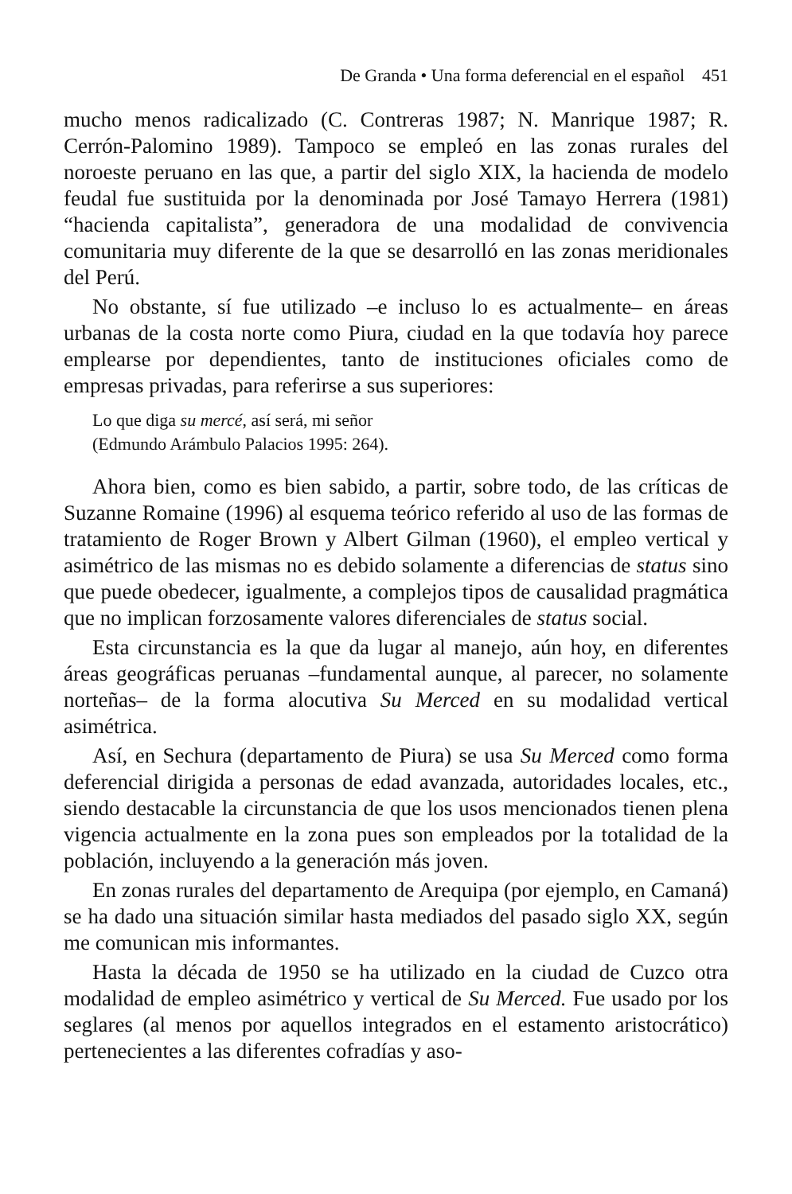De Granda • Una forma deferencial en el español 451
mucho menos radicalizado (C. Contreras 1987; N. Manrique 1987; R. Cerrón-Palomino 1989). Tampoco se empleó en las zonas rurales del noroeste peruano en las que, a partir del siglo XIX, la hacienda de modelo feudal fue sustituida por la denominada por José Tamayo Herrera (1981) “hacienda capitalista”, generadora de una modalidad de convivencia comunitaria muy diferente de la que se desarrolló en las zonas meridionales del Perú.
No obstante, sí fue utilizado –e incluso lo es actualmente– en áreas urbanas de la costa norte como Piura, ciudad en la que todavía hoy parece emplearse por dependientes, tanto de instituciones oficiales como de empresas privadas, para referirse a sus superiores:
Lo que diga su mercé, así será, mi señor
(Edmundo Arámbulo Palacios 1995: 264).
Ahora bien, como es bien sabido, a partir, sobre todo, de las críticas de Suzanne Romaine (1996) al esquema teórico referido al uso de las formas de tratamiento de Roger Brown y Albert Gilman (1960), el empleo vertical y asimétrico de las mismas no es debido solamente a diferencias de status sino que puede obedecer, igualmente, a complejos tipos de causalidad pragmática que no implican forzosamente valores diferenciales de status social.
Esta circunstancia es la que da lugar al manejo, aún hoy, en diferentes áreas geográficas peruanas –fundamental aunque, al parecer, no solamente norteñas– de la forma alocutiva Su Merced en su modalidad vertical asimétrica.
Así, en Sechura (departamento de Piura) se usa Su Merced como forma deferencial dirigida a personas de edad avanzada, autoridades locales, etc., siendo destacable la circunstancia de que los usos mencionados tienen plena vigencia actualmente en la zona pues son empleados por la totalidad de la población, incluyendo a la generación más joven.
En zonas rurales del departamento de Arequipa (por ejemplo, en Camaná) se ha dado una situación similar hasta mediados del pasado siglo XX, según me comunican mis informantes.
Hasta la década de 1950 se ha utilizado en la ciudad de Cuzco otra modalidad de empleo asimétrico y vertical de Su Merced. Fue usado por los seglares (al menos por aquellos integrados en el estamento aristocrático) pertenecientes a las diferentes cofradías y aso-